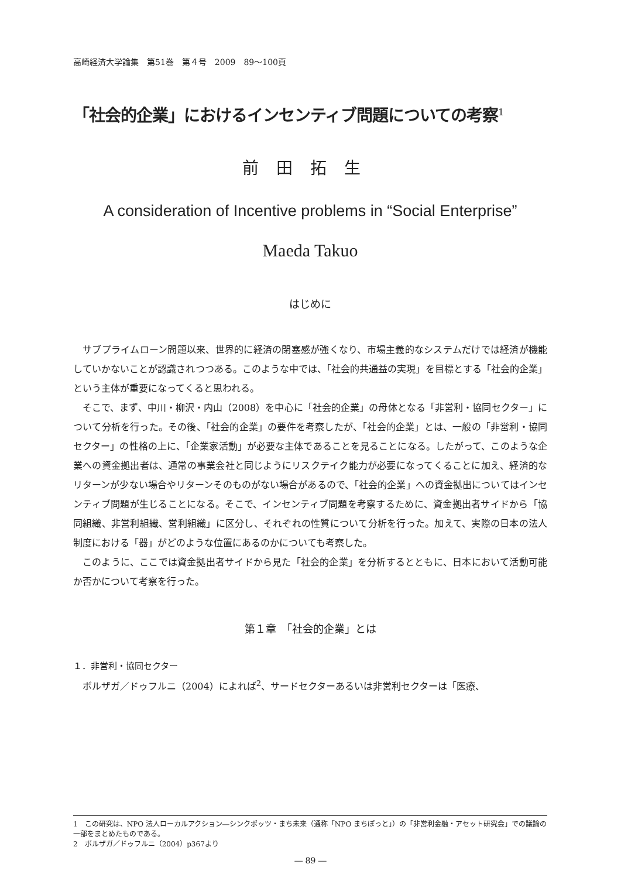高崎経済大学論集　第51巻　第４号　2009　89～100頁
「社会的企業」におけるインセンティブ問題についての考察<sup>1</sup>
前田拓生
A consideration of Incentive problems in “Social Enterprise”
Maeda Takuo
はじめに
サブプライムローン問題以来、世界的に経済の閉塞感が強くなり、市場主義的なシステムだけでは経済が機能していかないことが認識されつつある。このような中では、「社会的共通益の実現」を目標とする「社会的企業」という主体が重要になってくると思われる。
そこで、まず、中川・柳沢・内山（2008）を中心に「社会的企業」の母体となる「非営利・協同セクター」について分析を行った。その後、「社会的企業」の要件を考察したが、「社会的企業」とは、一般の「非営利・協同セクター」の性格の上に、「企業家活動」が必要な主体であることを見ることになる。したがって、このような企業への資金拠出者は、通常の事業会社と同じようにリスクテイク能力が必要になってくることに加え、経済的なリターンが少ない場合やリターンそのものがない場合があるので、「社会的企業」への資金拠出についてはインセンティブ問題が生じることになる。そこで、インセンティブ問題を考察するために、資金拠出者サイドから「協同組織、非営利組織、営利組織」に区分し、それぞれの性質について分析を行った。加えて、実際の日本の法人制度における「器」がどのような位置にあるのかについても考察した。
このように、ここでは資金拠出者サイドから見た「社会的企業」を分析するとともに、日本において活動可能か否かについて考察を行った。
第１章　「社会的企業」とは
１．非営利・協同セクター
ボルザガ／ドゥフルニ（2004）によれば<sup>2</sup>、サードセクターあるいは非営利セクターは「医療、
1　この研究は、NPO 法人ローカルアクション―シンクポッツ・まち未来（通称「NPO まちぽっと」）の「非営利金融・アセット研究会」での議論の一部をまとめたものである。
2　ボルザガ／ドゥフルニ（2004）p367より
― 89 ―